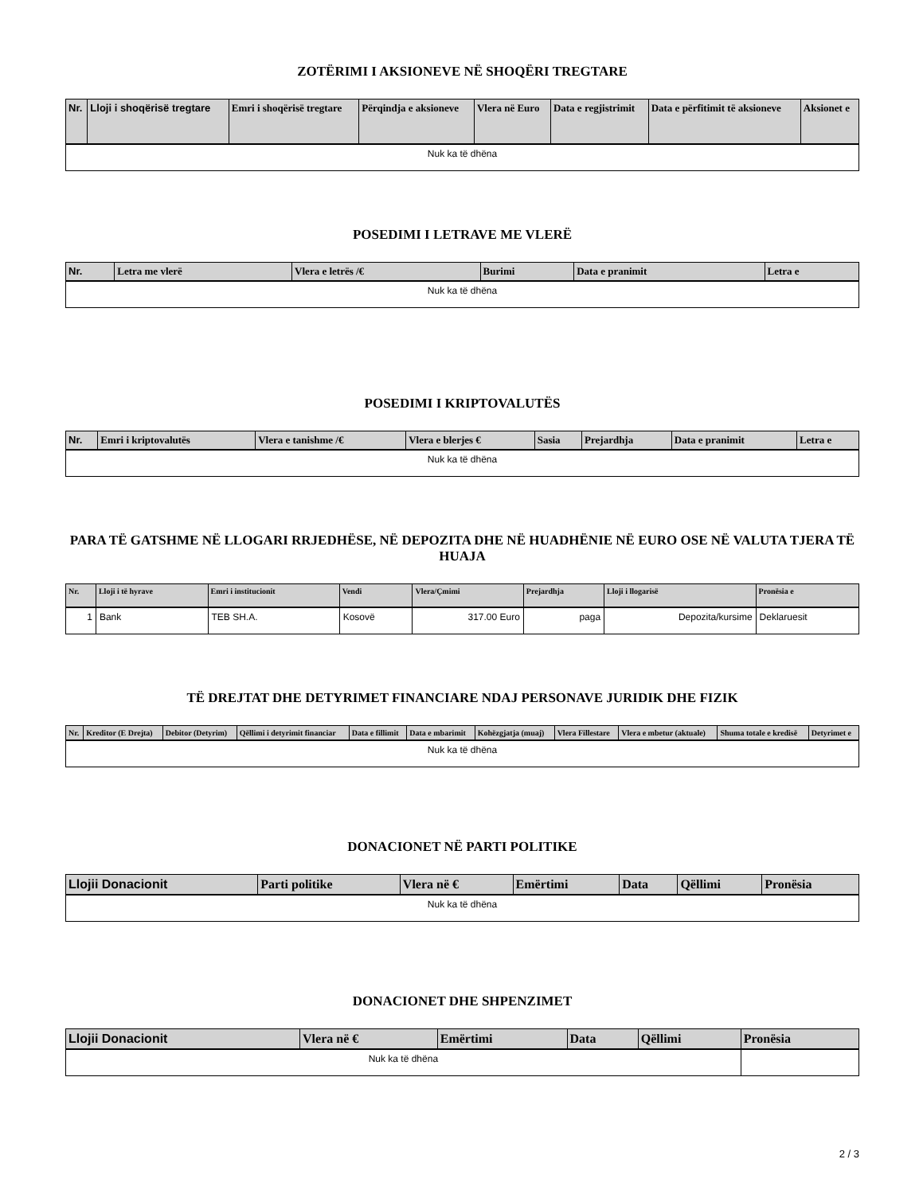ZOTËRIMI I AKSIONEVE NË SHOQËRI TREGTARE
| Nr. | Lloji i shoqërisë tregtare | Emri i shoqërisë tregtare | Përqindja e aksioneve | Vlera në Euro | Data e regjistrimit | Data e përfitimit të aksioneve | Aksionet e |
| --- | --- | --- | --- | --- | --- | --- | --- |
| Nuk ka të dhëna | | | | | | | |
POSEDIMI I LETRAVE ME VLERË
| Nr. | Letra me vlerë | Vlera e letrës /€ | Burimi | Data e pranimit | Letra e |
| --- | --- | --- | --- | --- | --- |
| Nuk ka të dhëna | | | | | |
POSEDIMI I KRIPTOVALUTËS
| Nr. | Emri i kriptovalutës | Vlera e tanishme /€ | Vlera e blerjes € | Sasia | Prejardhja | Data e pranimit | Letra e |
| --- | --- | --- | --- | --- | --- | --- | --- |
| Nuk ka të dhëna | | | | | | | |
PARA TË GATSHME NË LLOGARI RRJEDHËSE, NË DEPOZITA DHE NË HUADHËNIE NË EURO OSE NË VALUTA TJERA TË HUAJA
| Nr. | Lloji i të hyrave | Emri i institucionit | Vendi | Vlera/Çmimi | Prejardhja | Lloji i llogarisë | Pronësia e |
| --- | --- | --- | --- | --- | --- | --- | --- |
| 1 | Bank | TEB SH.A. | Kosovë | 317.00 Euro | paga | Depozita/kursime | Deklaruesit |
TË DREJTAT DHE DETYRIMET FINANCIARE NDAJ PERSONAVE JURIDIK DHE FIZIK
| Nr. | Kreditor (E Drejta) | Debitor (Detyrim) | Qëllimi i detyrimit financiar | Data e fillimit | Data e mbarimit | Kohëzgjatja (muaj) | Vlera Fillestare | Vlera e mbetur (aktuale) | Shuma totale e kredisë | Detyrimet e |
| --- | --- | --- | --- | --- | --- | --- | --- | --- | --- | --- |
| Nuk ka të dhëna | | | | | | | | | | |
DONACIONET NË PARTI POLITIKE
| Llojii Donacionit | Parti politike | Vlera në € | Emërtimi | Data | Qëllimi | Pronësia |
| --- | --- | --- | --- | --- | --- | --- |
| Nuk ka të dhëna | | | | | | |
DONACIONET DHE SHPENZIMET
| Llojii Donacionit | Vlera në € | Emërtimi | Data | Qëllimi | Pronësia |
| --- | --- | --- | --- | --- | --- |
| Nuk ka të dhëna | | | | | |
2 / 3